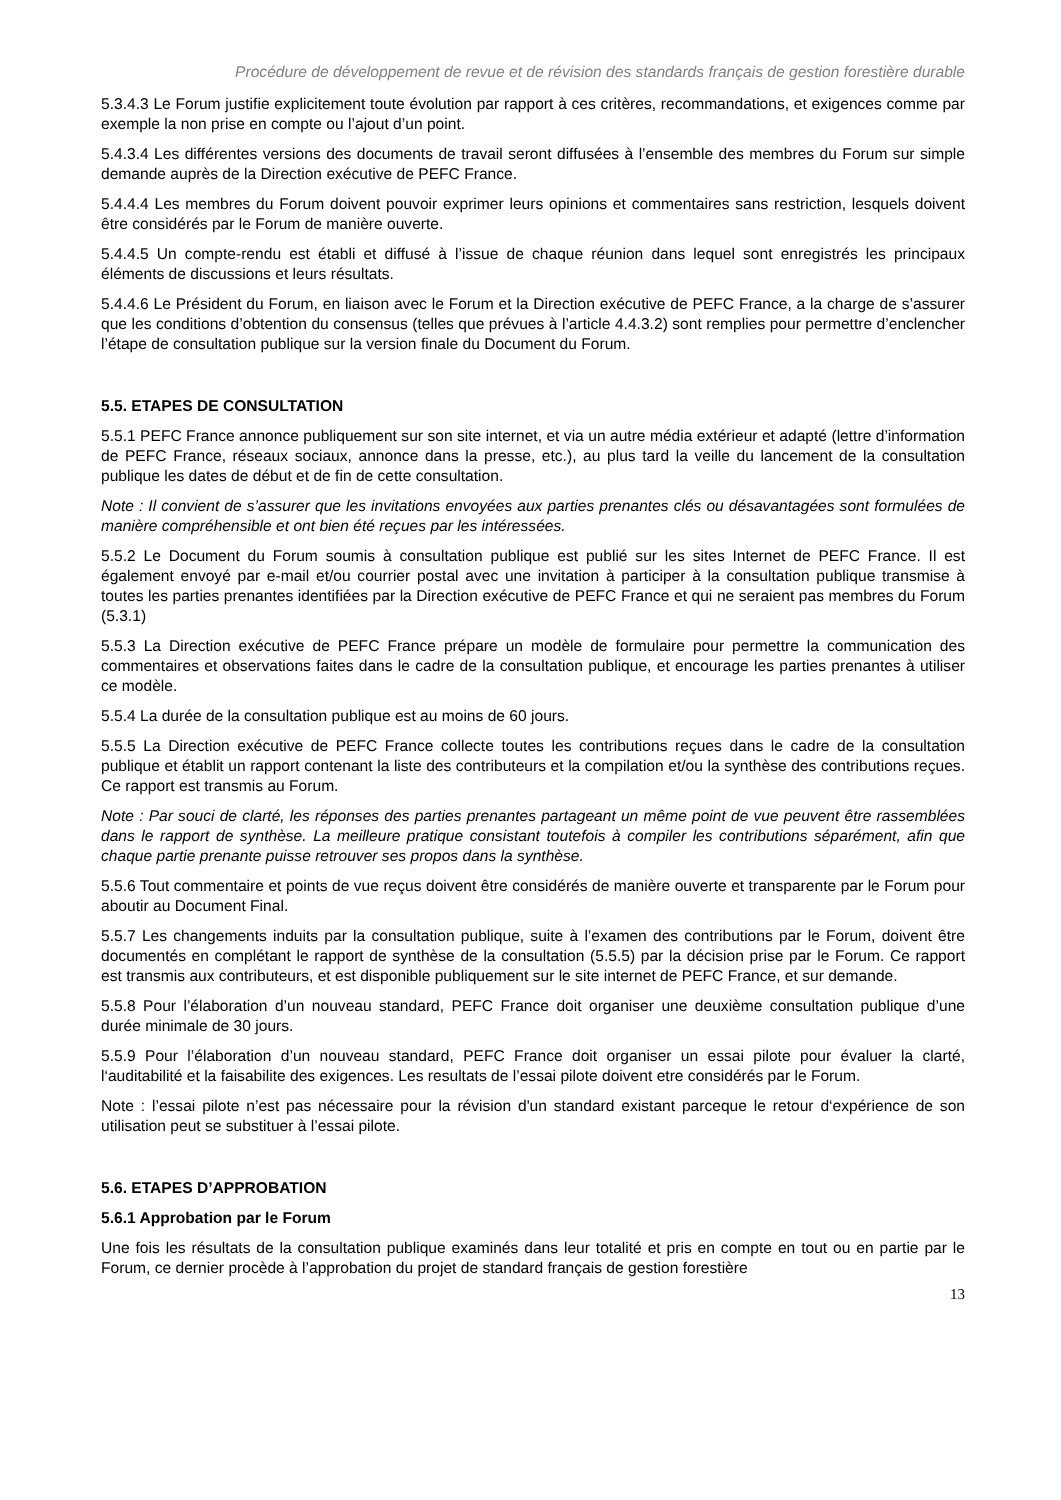Procédure de développement de revue et de révision des standards français de gestion forestière durable
5.3.4.3 Le Forum justifie explicitement toute évolution par rapport à ces critères, recommandations, et exigences comme par exemple la non prise en compte ou l’ajout d’un point.
5.4.3.4 Les différentes versions des documents de travail seront diffusées à l’ensemble des membres du Forum sur simple demande auprès de la Direction exécutive de PEFC France.
5.4.4.4 Les membres du Forum doivent pouvoir exprimer leurs opinions et commentaires sans restriction, lesquels doivent être considérés par le Forum de manière ouverte.
5.4.4.5 Un compte-rendu est établi et diffusé à l’issue de chaque réunion dans lequel sont enregistrés les principaux éléments de discussions et leurs résultats.
5.4.4.6 Le Président du Forum, en liaison avec le Forum et la Direction exécutive de PEFC France, a la charge de s’assurer que les conditions d’obtention du consensus (telles que prévues à l’article 4.4.3.2) sont remplies pour permettre d’enclencher l’étape de consultation publique sur la version finale du Document du Forum.
5.5. ETAPES DE CONSULTATION
5.5.1 PEFC France annonce publiquement sur son site internet, et via un autre média extérieur et adapté (lettre d’information de PEFC France, réseaux sociaux, annonce dans la presse, etc.), au plus tard la veille du lancement de la consultation publique les dates de début et de fin de cette consultation.
Note : Il convient de s’assurer que les invitations envoyées aux parties prenantes clés ou désavantagées sont formulées de manière compréhensible et ont bien été reçues par les intéressées.
5.5.2 Le Document du Forum soumis à consultation publique est publié sur les sites Internet de PEFC France. Il est également envoyé par e-mail et/ou courrier postal avec une invitation à participer à la consultation publique transmise à toutes les parties prenantes identifiées par la Direction exécutive de PEFC France et qui ne seraient pas membres du Forum (5.3.1)
5.5.3 La Direction exécutive de PEFC France prépare un modèle de formulaire pour permettre la communication des commentaires et observations faites dans le cadre de la consultation publique, et encourage les parties prenantes à utiliser ce modèle.
5.5.4 La durée de la consultation publique est au moins de 60 jours.
5.5.5 La Direction exécutive de PEFC France collecte toutes les contributions reçues dans le cadre de la consultation publique et établit un rapport contenant la liste des contributeurs et la compilation et/ou la synthèse des contributions reçues. Ce rapport est transmis au Forum.
Note : Par souci de clarté, les réponses des parties prenantes partageant un même point de vue peuvent être rassemblées dans le rapport de synthèse. La meilleure pratique consistant toutefois à compiler les contributions séparément, afin que chaque partie prenante puisse retrouver ses propos dans la synthèse.
5.5.6 Tout commentaire et points de vue reçus doivent être considérés de manière ouverte et transparente par le Forum pour aboutir au Document Final.
5.5.7 Les changements induits par la consultation publique, suite à l’examen des contributions par le Forum, doivent être documentés en complétant le rapport de synthèse de la consultation (5.5.5) par la décision prise par le Forum. Ce rapport est transmis aux contributeurs, et est disponible publiquement sur le site internet de PEFC France, et sur demande.
5.5.8 Pour l’élaboration d’un nouveau standard, PEFC France doit organiser une deuxième consultation publique d’une durée minimale de 30 jours.
5.5.9 Pour l’élaboration d’un nouveau standard, PEFC France doit organiser un essai pilote pour évaluer la clarté, l‘auditabilité et la faisabilite des exigences. Les resultats de l’essai pilote doivent etre considérés par le Forum.
Note : l’essai pilote n’est pas nécessaire pour la révision d'un standard existant parceque le retour d‘expérience de son utilisation peut se substituer à l’essai pilote.
5.6. ETAPES D’APPROBATION
5.6.1 Approbation par le Forum
Une fois les résultats de la consultation publique examinés dans leur totalité et pris en compte en tout ou en partie par le Forum, ce dernier procède à l’approbation du projet de standard français de gestion forestière
13